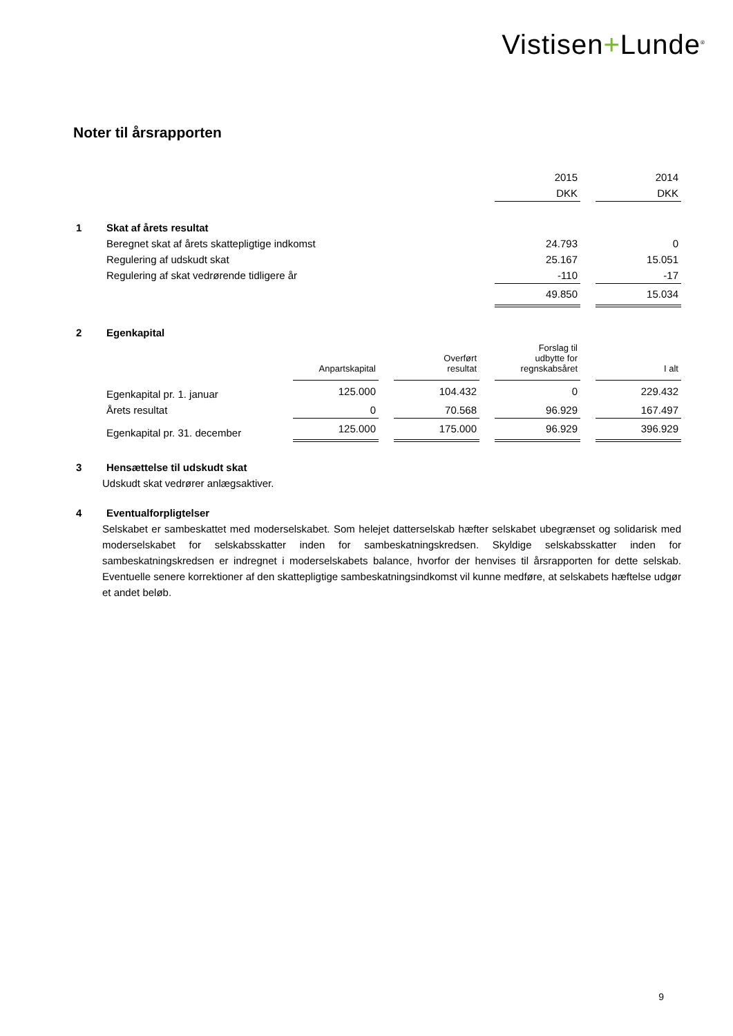Vistisen+Lunde<sup>®</sup>
Noter til årsrapporten
| | | 2015 | | 2014 |
| | | DKK | | DKK |
| 1 | Skat af årets resultat | | | |
| | Beregnet skat af årets skattepligtige indkomst | 24.793 | | 0 |
| | Regulering af udskudt skat | 25.167 | | 15.051 |
| | Regulering af skat vedrørende tidligere år | -110 | | -17 |
| | | 49.850 | | 15.034 |
| 2 | Egenkapital | | | | | | | |
| | | Anpartskapital | | Overført resultat | | Forslag til udbytte for regnskabsåret | | I alt |
| | Egenkapital pr. 1. januar | 125.000 | | 104.432 | | 0 | | 229.432 |
| | Årets resultat | 0 | | 70.568 | | 96.929 | | 167.497 |
| | Egenkapital pr. 31. december | 125.000 | | 175.000 | | 96.929 | | 396.929 |
| 3 | Hensættelse til udskudt skat |
Udskudt skat vedrører anlægsaktiver.
| 4 | Eventualforpligtelser |
Selskabet er sambeskattet med moderselskabet. Som helejet datterselskab hæfter selskabet ubegrænset og solidarisk med moderselskabet for selskabsskatter inden for sambeskatningskredsen. Skyldige selskabsskatter inden for sambeskatningskredsen er indregnet i moderselskabets balance, hvorfor der henvises til årsrapporten for dette selskab. Eventuelle senere korrektioner af den skattepligtige sambeskatningsindkomst vil kunne medføre, at selskabets hæftelse udgør et andet beløb.
9